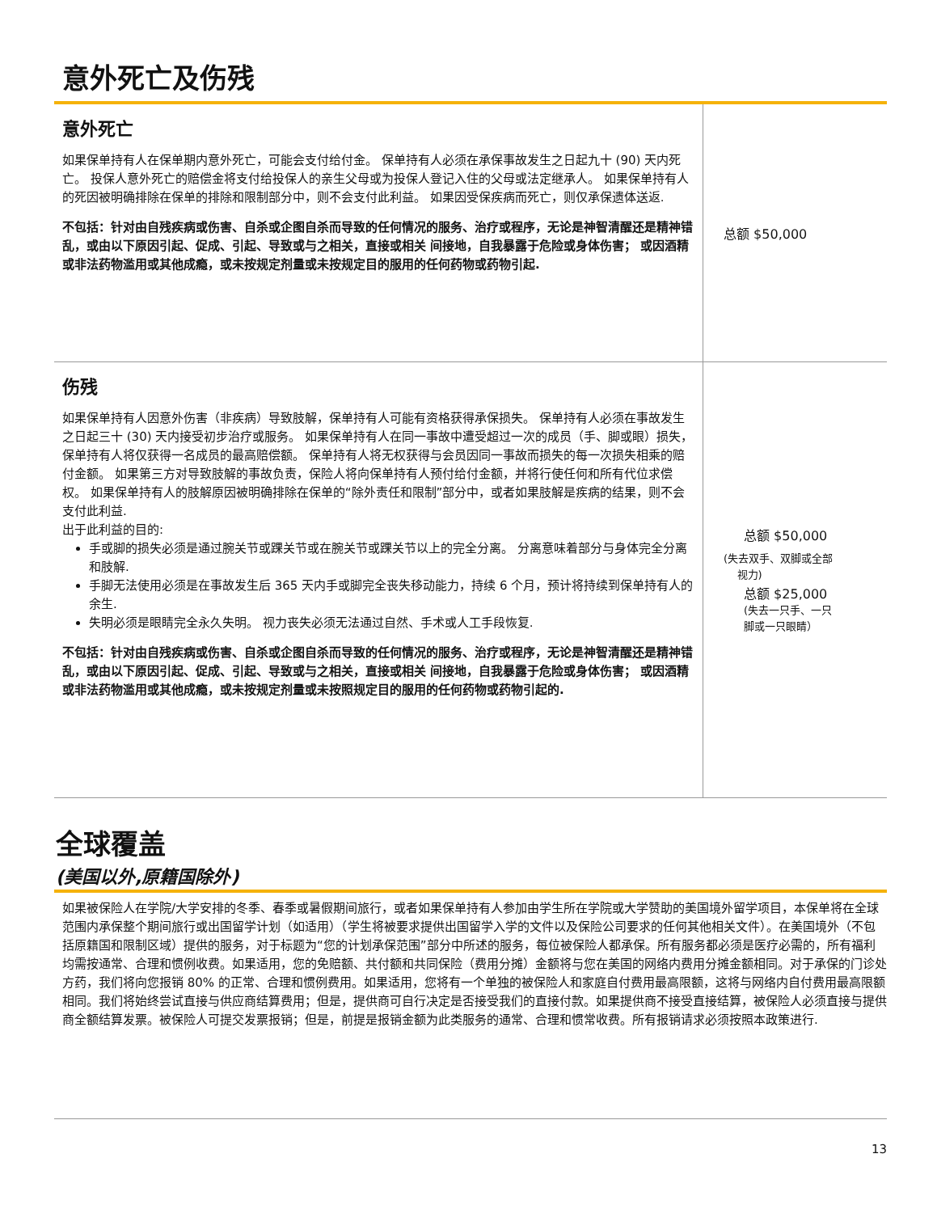意外死亡及伤残
| 意外死亡 如果保单持有人在保单期内意外死亡，可能会支付给付金。 保单持有人必须在承保事故发生之日起九十 (90) 天内死亡。 投保人意外死亡的赔偿金将支付给投保人的亲生父母或为投保人登记入住的父母或法定继承人。 如果保单持有人的死因被明确排除在保单的排除和限制部分中，则不会支付此利益。 如果因受保疾病而死亡，则仅承保遗体送返. 不包括：针对由自残疾病或伤害、自杀或企图自杀而导致的任何情况的服务、治疗或程序，无论是神智清醒还是精神错乱，或由以下原因引起、促成、引起、导致或与之相关，直接或相关 间接地，自我暴露于危险或身体伤害； 或因酒精或非法药物滥用或其他成瘾，或未按规定剂量或未按规定目的服用的任何药物或药物引起. | 总额 $50,000 |
| 伤残 如果保单持有人因意外伤害（非疾病）导致肢解，保单持有人可能有资格获得承保损失。 保单持有人必须在事故发生之日起三十 (30) 天内接受初步治疗或服务。 如果保单持有人在同一事故中遭受超过一次的成员（手、脚或眼）损失，保单持有人将仅获得一名成员的最高赔偿额。 保单持有人将无权获得与会员因同一事故而损失的每一次损失相乘的赔付金额。 如果第三方对导致肢解的事故负责，保险人将向保单持有人预付给付金额，并将行使任何和所有代位求偿权。 如果保单持有人的肢解原因被明确排除在保单的“除外责任和限制”部分中，或者如果肢解是疾病的结果，则不会支付此利益. 出于此利益的目的: 手或脚的损失必须是通过腕关节或踝关节或在腕关节或踝关节以上的完全分离。 分离意味着部分与身体完全分离和肢解. 手脚无法使用必须是在事故发生后 365 天内手或脚完全丧失移动能力，持续 6 个月，预计将持续到保单持有人的余生. 失明必须是眼睛完全永久失明。 视力丧失必须无法通过自然、手术或人工手段恢复. 不包括：针对由自残疾病或伤害、自杀或企图自杀而导致的任何情况的服务、治疗或程序，无论是神智清醒还是精神错乱，或由以下原因引起、促成、引起、导致或与之相关，直接或相关 间接地，自我暴露于危险或身体伤害； 或因酒精或非法药物滥用或其他成瘾，或未按规定剂量或未按照规定目的服用的任何药物或药物引起的. | 总额 $50,000 (失去双手、双脚或全部 视力) 总额 $25,000 (失去一只手、一只 脚或一只眼睛） |
全球覆盖
(美国以外,原籍国除外)
如果被保险人在学院/大学安排的冬季、春季或暑假期间旅行，或者如果保单持有人参加由学生所在学院或大学赞助的美国境外留学项目，本保单将在全球范围内承保整个期间旅行或出国留学计划（如适用）（学生将被要求提供出国留学入学的文件以及保险公司要求的任何其他相关文件）。在美国境外（不包括原籍国和限制区域）提供的服务，对于标题为“您的计划承保范围”部分中所述的服务，每位被保险人都承保。所有服务都必须是医疗必需的，所有福利均需按通常、合理和惯例收费。如果适用，您的免赔额、共付额和共同保险（费用分摊）金额将与您在美国的网络内费用分摊金额相同。对于承保的门诊处方药，我们将向您报销 80% 的正常、合理和惯例费用。如果适用，您将有一个单独的被保险人和家庭自付费用最高限额，这将与网络内自付费用最高限额相同。我们将始终尝试直接与供应商结算费用；但是，提供商可自行决定是否接受我们的直接付款。如果提供商不接受直接结算，被保险人必须直接与提供商全额结算发票。被保险人可提交发票报销；但是，前提是报销金额为此类服务的通常、合理和惯常收费。所有报销请求必须按照本政策进行.
13